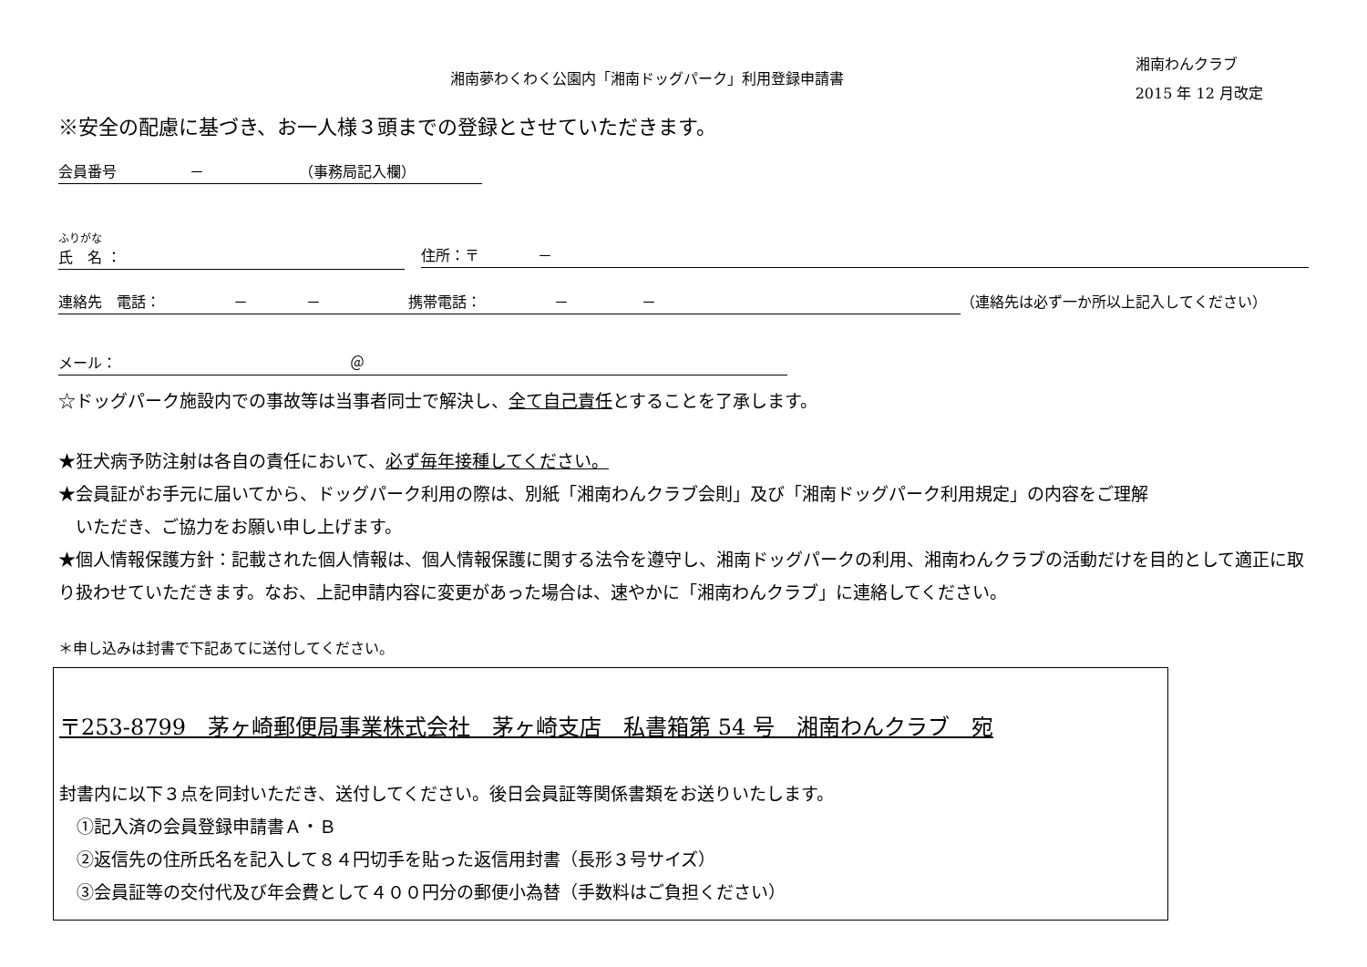湘南夢わくわく公園内「湘南ドッグパーク」利用登録申請書
湘南わんクラブ
2015 年 12 月改定
※安全の配慮に基づき、お一人様３頭までの登録とさせていただきます。
会員番号　　　　　－　　　　　　　（事務局記入欄）
ふりがな
氏　名 ：
住所：〒　　　　－
連絡先　電話：　　　　　－　　　　－　　　　　　携帯電話：　　　　　－　　　　　－ （連絡先は必ず一か所以上記入してください）
メール：　　　　　　　　　　　　　　　　＠
☆ドッグパーク施設内での事故等は当事者同士で解決し、全て自己責任とすることを了承します。
★狂犬病予防注射は各自の責任において、必ず毎年接種してください。
★会員証がお手元に届いてから、ドッグパーク利用の際は、別紙「湘南わんクラブ会則」及び「湘南ドッグパーク利用規定」の内容をご理解
　いただき、ご協力をお願い申し上げます。
★個人情報保護方針：記載された個人情報は、個人情報保護に関する法令を遵守し、湘南ドッグパークの利用、湘南わんクラブの活動だけを目的として適正に取り扱わせていただきます。なお、上記申請内容に変更があった場合は、速やかに「湘南わんクラブ」に連絡してください。
＊申し込みは封書で下記あてに送付してください。
〒253-8799　茅ヶ崎郵便局事業株式会社　茅ヶ崎支店　私書箱第 54 号　湘南わんクラブ　宛
封書内に以下３点を同封いただき、送付してください。後日会員証等関係書類をお送りいたします。
　①記入済の会員登録申請書Ａ・Ｂ
　②返信先の住所氏名を記入して８４円切手を貼った返信用封書（長形３号サイズ）
　③会員証等の交付代及び年会費として４００円分の郵便小為替（手数料はご負担ください）